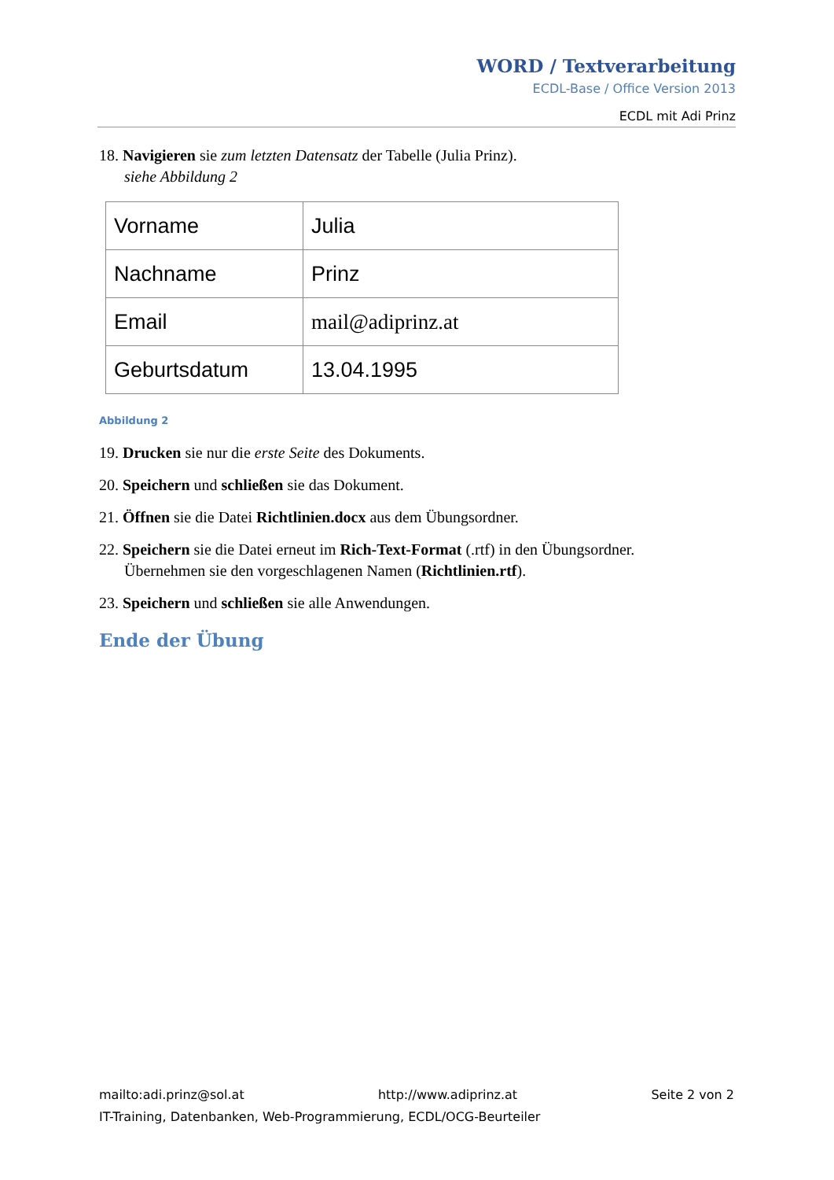WORD / Textverarbeitung
ECDL-Base / Office Version 2013
ECDL mit Adi Prinz
18. Navigieren sie zum letzten Datensatz der Tabelle (Julia Prinz).
siehe Abbildung 2
| Vorname | Julia |
| Nachname | Prinz |
| Email | mail@adiprinz.at |
| Geburtsdatum | 13.04.1995 |
Abbildung 2
19. Drucken sie nur die erste Seite des Dokuments.
20. Speichern und schließen sie das Dokument.
21. Öffnen sie die Datei Richtlinien.docx aus dem Übungsordner.
22. Speichern sie die Datei erneut im Rich-Text-Format (.rtf) in den Übungsordner.
Übernehmen sie den vorgeschlagenen Namen (Richtlinien.rtf).
23. Speichern und schließen sie alle Anwendungen.
Ende der Übung
mailto:adi.prinz@sol.at http://www.adiprinz.at Seite 2 von 2
IT-Training, Datenbanken, Web-Programmierung, ECDL/OCG-Beurteiler